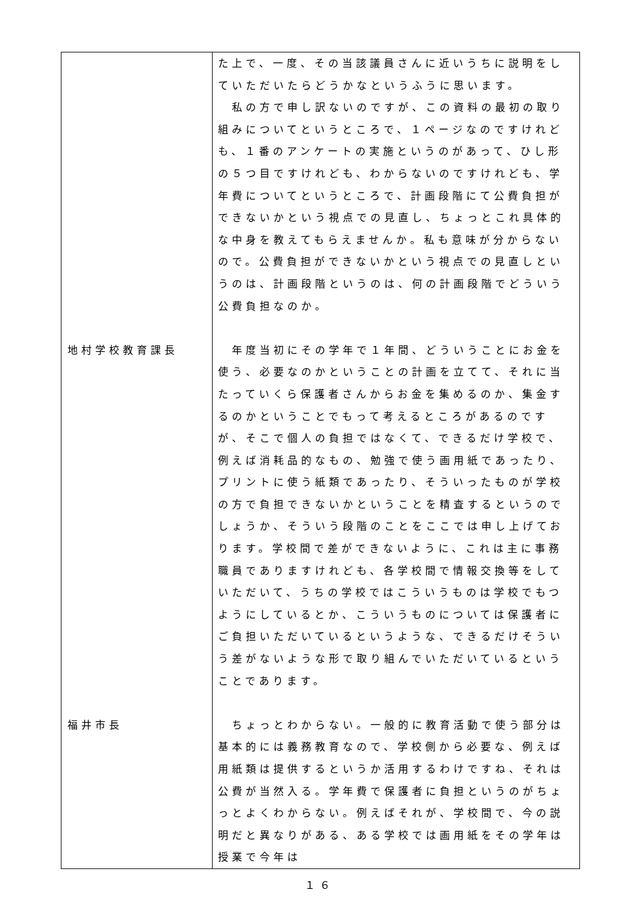| | た上で、一度、その当該議員さんに近いうちに説明をしていただいたらどうかなというふうに思います。 私の方で申し訳ないのですが、この資料の最初の取り組みについてというところで、１ページなのですけれども、１番のアンケートの実施というのがあって、ひし形の５つ目ですけれども、わからないのですけれども、学年費についてというところで、計画段階にて公費負担ができないかという視点での見直し、ちょっとこれ具体的な中身を教えてもらえませんか。私も意味が分からないので。公費負担ができないかという視点での見直しというのは、計画段階というのは、何の計画段階でどういう公費負担なのか。 |
| 地村学校教育課長 | 年度当初にその学年で１年間、どういうことにお金を使う、必要なのかということの計画を立てて、それに当たっていくら保護者さんからお金を集めるのか、集金するのかということでもって考えるところがあるのですが、そこで個人の負担ではなくて、できるだけ学校で、例えば消耗品的なもの、勉強で使う画用紙であったり、プリントに使う紙類であったり、そういったものが学校の方で負担できないかということを精査するというのでしょうか、そういう段階のことをここでは申し上げております。学校間で差ができないように、これは主に事務職員でありますけれども、各学校間で情報交換等をしていただいて、うちの学校ではこういうものは学校でもつようにしているとか、こういうものについては保護者にご負担いただいているというような、できるだけそういう差がないような形で取り組んでいただいているということであります。 |
| 福井市長 | ちょっとわからない。一般的に教育活動で使う部分は基本的には義務教育なので、学校側から必要な、例えば用紙類は提供するというか活用するわけですね、それは公費が当然入る。学年費で保護者に負担というのがちょっとよくわからない。例えばそれが、学校間で、今の説明だと異なりがある、ある学校では画用紙をその学年は授業で今年は |
１６